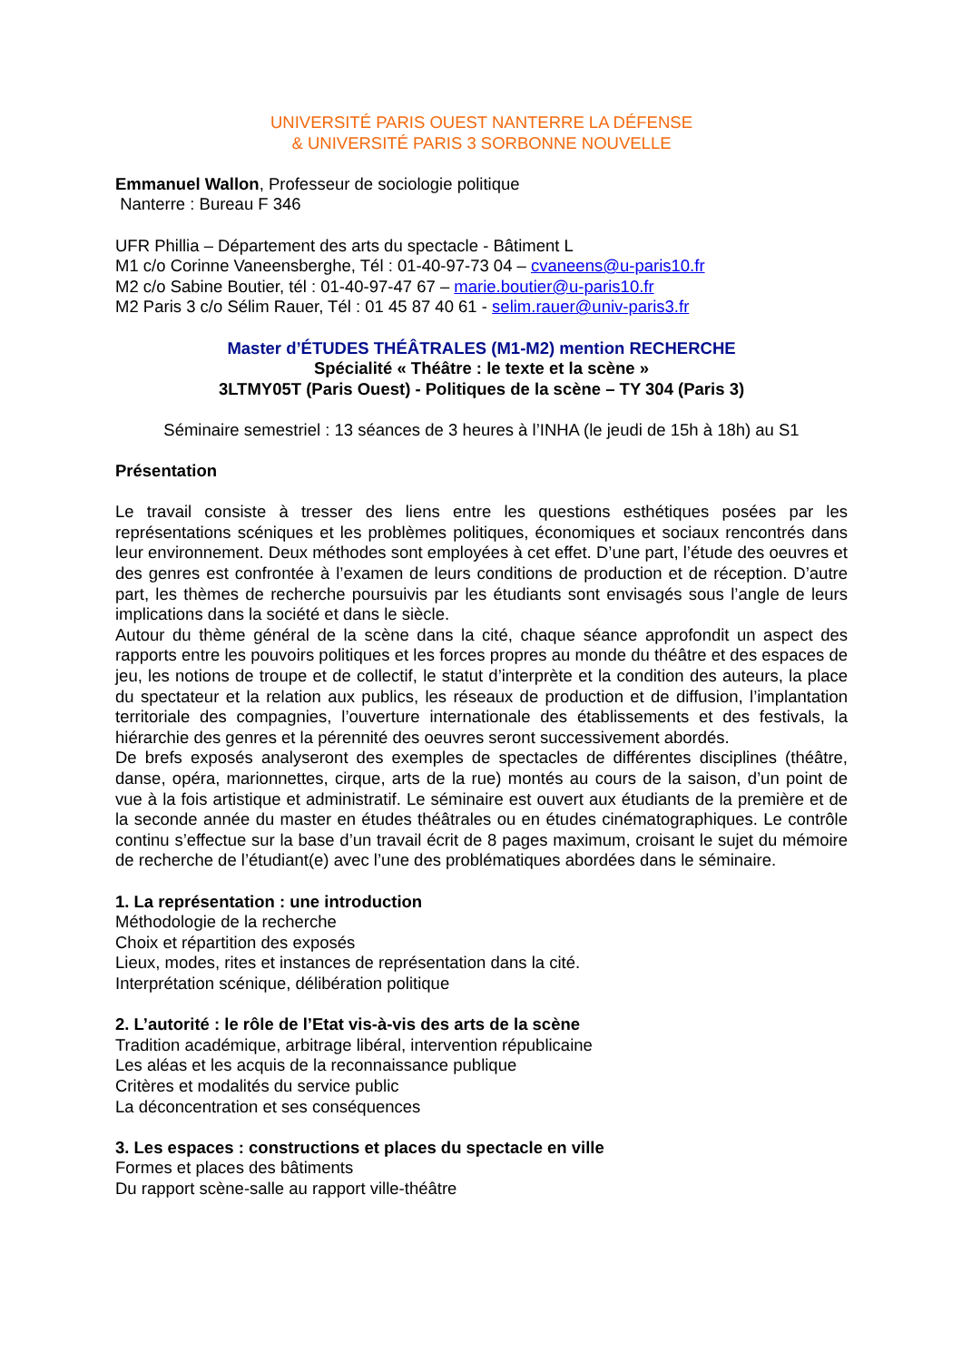UNIVERSITÉ PARIS OUEST NANTERRE LA DÉFENSE
& UNIVERSITÉ PARIS 3 SORBONNE NOUVELLE
Emmanuel Wallon, Professeur de sociologie politique
Nanterre : Bureau F 346
UFR Phillia – Département des arts du spectacle - Bâtiment L
M1 c/o Corinne Vaneensberghe, Tél : 01-40-97-73 04 – cvaneens@u-paris10.fr
M2 c/o Sabine Boutier, tél : 01-40-97-47 67 – marie.boutier@u-paris10.fr
M2 Paris 3 c/o Sélim Rauer, Tél : 01 45 87 40 61 - selim.rauer@univ-paris3.fr
Master d’ÉTUDES THÉÂTRALES (M1-M2) mention RECHERCHE
Spécialité « Théâtre : le texte et la scène »
3LTMY05T (Paris Ouest) - Politiques de la scène – TY 304 (Paris 3)
Séminaire semestriel : 13 séances de 3 heures à l’INHA (le jeudi de 15h à 18h) au S1
Présentation
Le travail consiste à tresser des liens entre les questions esthétiques posées par les représentations scéniques et les problèmes politiques, économiques et sociaux rencontrés dans leur environnement. Deux méthodes sont employées à cet effet. D’une part, l’étude des oeuvres et des genres est confrontée à l’examen de leurs conditions de production et de réception. D’autre part, les thèmes de recherche poursuivis par les étudiants sont envisagés sous l’angle de leurs implications dans la société et dans le siècle.
Autour du thème général de la scène dans la cité, chaque séance approfondit un aspect des rapports entre les pouvoirs politiques et les forces propres au monde du théâtre et des espaces de jeu, les notions de troupe et de collectif, le statut d’interprète et la condition des auteurs, la place du spectateur et la relation aux publics, les réseaux de production et de diffusion, l’implantation territoriale des compagnies, l’ouverture internationale des établissements et des festivals, la hiérarchie des genres et la pérennité des oeuvres seront successivement abordés.
De brefs exposés analyseront des exemples de spectacles de différentes disciplines (théâtre, danse, opéra, marionnettes, cirque, arts de la rue) montés au cours de la saison, d’un point de vue à la fois artistique et administratif. Le séminaire est ouvert aux étudiants de la première et de la seconde année du master en études théâtrales ou en études cinématographiques. Le contrôle continu s’effectue sur la base d’un travail écrit de 8 pages maximum, croisant le sujet du mémoire de recherche de l’étudiant(e) avec l’une des problématiques abordées dans le séminaire.
1. La représentation : une introduction
Méthodologie de la recherche
Choix et répartition des exposés
Lieux, modes, rites et instances de représentation dans la cité.
Interprétation scénique, délibération politique
2. L’autorité : le rôle de l’Etat vis-à-vis des arts de la scène
Tradition académique, arbitrage libéral, intervention républicaine
Les aléas et les acquis de la reconnaissance publique
Critères et modalités du service public
La déconcentration et ses conséquences
3. Les espaces : constructions et places du spectacle en ville
Formes et places des bâtiments
Du rapport scène-salle au rapport ville-théâtre